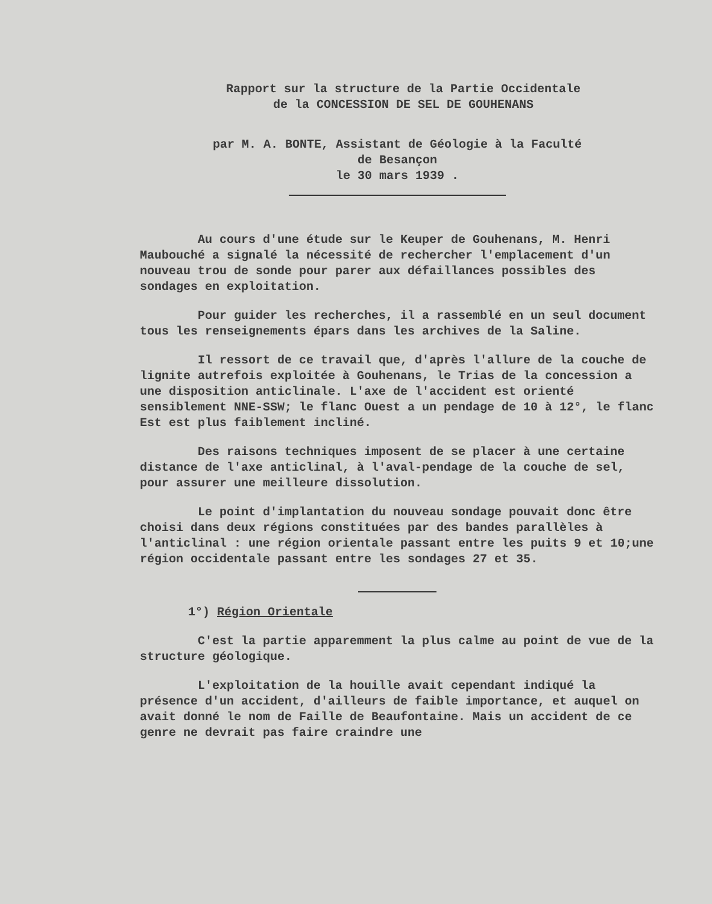Rapport sur la structure de la Partie Occidentale
de la CONCESSION DE SEL DE GOUHENANS
par M. A. BONTE, Assistant de Géologie à la Faculté
de Besançon
le 30 mars 1939 .
Au cours d'une étude sur le Keuper de Gouhenans, M. Henri Maubouché a signalé la nécessité de rechercher l'emplacement d'un nouveau trou de sonde pour parer aux défaillances possibles des sondages en exploitation.
Pour guider les recherches, il a rassemblé en un seul document tous les renseignements épars dans les archives de la Saline.
Il ressort de ce travail que, d'après l'allure de la couche de lignite autrefois exploitée à Gouhenans, le Trias de la concession a une disposition anticlinale. L'axe de l'accident est orienté sensiblement NNE-SSW; le flanc Ouest a un pendage de 10 à 12°, le flanc Est est plus faiblement incliné.
Des raisons techniques imposent de se placer à une certaine distance de l'axe anticlinal, à l'aval-pendage de la couche de sel, pour assurer une meilleure dissolution.
Le point d'implantation du nouveau sondage pouvait donc être choisi dans deux régions constituées par des bandes parallèles à l'anticlinal : une région orientale passant entre les puits 9 et 10;une région occidentale passant entre les sondages 27 et 35.
1°) Région Orientale
C'est la partie apparemment la plus calme au point de vue de la structure géologique.
L'exploitation de la houille avait cependant indiqué la présence d'un accident, d'ailleurs de faible importance, et auquel on avait donné le nom de Faille de Beaufontaine. Mais un accident de ce genre ne devrait pas faire craindre une